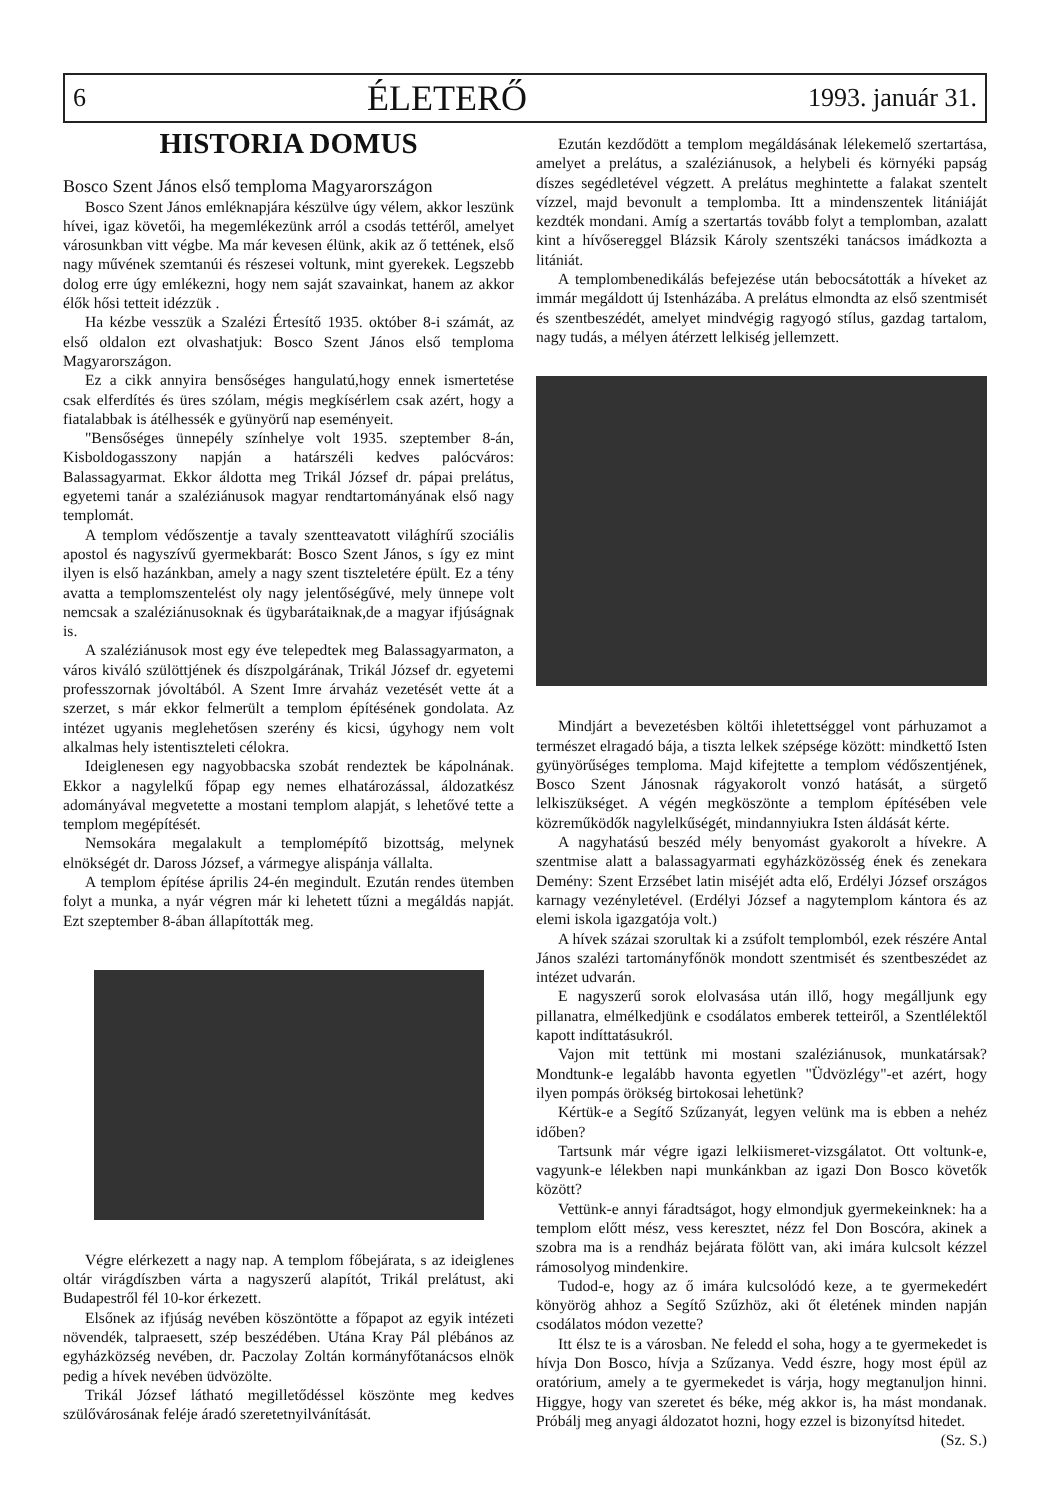6 ÉLETERŐ 1993. január 31.
HISTORIA DOMUS
Bosco Szent János első temploma Magyarországon
Bosco Szent János emléknapjára készülve úgy vélem, akkor leszünk hívei, igaz követői, ha megemlékezünk arról a csodás tettéről, amelyet városunkban vitt végbe. Ma már kevesen élünk, akik az ő tettének, első nagy művének szemtanúi és részesei voltunk, mint gyerekek. Legszebb dolog erre úgy emlékezni, hogy nem saját szavainkat, hanem az akkor élők hősi tetteit idézzük .
Ha kézbe vesszük a Szalézi Értesítő 1935. október 8-i számát, az első oldalon ezt olvashatjuk: Bosco Szent János első temploma Magyarországon.
Ez a cikk annyira bensőséges hangulatú,hogy ennek ismertetése csak elferdítés és üres szólam, mégis megkísérlem csak azért, hogy a fiatalabbak is átélhessék e gyünyörű nap eseményeit.
"Bensőséges ünnepély színhelye volt 1935. szeptember 8-án, Kisboldogasszony napján a határszéli kedves palócváros: Balassagyarmat. Ekkor áldotta meg Trikál József dr. pápai prelátus, egyetemi tanár a szaléziánusok magyar rendtartományának első nagy templomát.
A templom védőszentje a tavaly szentteavatott világhírű szociális apostol és nagyszívű gyermekbarát: Bosco Szent János, s így ez mint ilyen is első hazánkban, amely a nagy szent tiszteletére épült. Ez a tény avatta a templomszentelést oly nagy jelentőségűvé, mely ünnepe volt nemcsak a szaléziánusoknak és ügybarátaiknak,de a magyar ifjúságnak is.
A szaléziánusok most egy éve telepedtek meg Balassagyarmaton, a város kiváló szülöttjének és díszpolgárának, Trikál József dr. egyetemi professzornak jóvoltából. A Szent Imre árvaház vezetését vette át a szerzet, s már ekkor felmerült a templom építésének gondolata. Az intézet ugyanis meglehetősen szerény és kicsi, úgyhogy nem volt alkalmas hely istentiszteleti célokra.
Ideiglenesen egy nagyobbacska szobát rendeztek be kápolnának. Ekkor a nagylelkű főpap egy nemes elhatározással, áldozatkész adományával megvetette a mostani templom alapját, s lehetővé tette a templom megépítését.
Nemsokára megalakult a templomépítő bizottság, melynek elnökségét dr. Daross József, a vármegye alispánja vállalta.
A templom építése április 24-én megindult. Ezután rendes ütemben folyt a munka, a nyár végren már ki lehetett tűzni a megáldás napját. Ezt szeptember 8-ában állapították meg.
Végre elérkezett a nagy nap. A templom főbejárata, s az ideiglenes oltár virágdíszben várta a nagyszerű alapítót, Trikál prelátust, aki Budapestről fél 10-kor érkezett.
Elsőnek az ifjúság nevében köszöntötte a főpapot az egyik intézeti növendék, talpraesett, szép beszédében. Utána Kray Pál plébános az egyházközség nevében, dr. Paczolay Zoltán kormányfőtanácsos elnök pedig a hívek nevében üdvözölte.
Trikál József látható megilletődéssel köszönte meg kedves szülővárosának feléje áradó szeretetnyilvánítását.
Ezután kezdődött a templom megáldásának lélekemelő szertartása, amelyet a prelátus, a szaléziánusok, a helybeli és környéki papság díszes segédletével végzett. A prelátus meghintette a falakat szentelt vízzel, majd bevonult a templomba. Itt a mindenszentek litániáját kezdték mondani. Amíg a szertartás tovább folyt a templomban, azalatt kint a hívősereggel Blázsik Károly szentszéki tanácsos imádkozta a litániát.
A templombenedikálás befejezése után bebocsátották a híveket az immár megáldott új Istenházába. A prelátus elmondta az első szentmisét és szentbeszédét, amelyet mindvégig ragyogó stílus, gazdag tartalom, nagy tudás, a mélyen átérzett lelkiség jellemzett.
Mindjárt a bevezetésben költői ihletettséggel vont párhuzamot a természet elragadó bája, a tiszta lelkek szépsége között: mindkettő Isten gyünyörűséges temploma. Majd kifejtette a templom védőszentjének, Bosco Szent Jánosnak rágyakorolt vonzó hatását, a sürgető lelkiszükséget. A végén megköszönte a templom építésében vele közreműködők nagylelkűségét, mindannyiukra Isten áldását kérte.
A nagyhatású beszéd mély benyomást gyakorolt a hívekre. A szentmise alatt a balassagyarmati egyházközösség ének és zenekara Demény: Szent Erzsébet latin miséjét adta elő, Erdélyi József országos karnagy vezényletével. (Erdélyi József a nagytemplom kántora és az elemi iskola igazgatója volt.)
A hívek százai szorultak ki a zsúfolt templomból, ezek részére Antal János szalézi tartományfőnök mondott szentmisét és szentbeszédet az intézet udvarán.
E nagyszerű sorok elolvasása után illő, hogy megálljunk egy pillanatra, elmélkedjünk e csodálatos emberek tetteiről, a Szentlélektől kapott indíttatásukról.
Vajon mit tettünk mi mostani szaléziánusok, munkatársak? Mondtunk-e legalább havonta egyetlen "Üdvözlégy"-et azért, hogy ilyen pompás örökség birtokosai lehetünk?
Kértük-e a Segítő Szűzanyát, legyen velünk ma is ebben a nehéz időben?
Tartsunk már végre igazi lelkiismeret-vizsgálatot. Ott voltunk-e, vagyunk-e lélekben napi munkánkban az igazi Don Bosco követők között?
Vettünk-e annyi fáradtságot, hogy elmondjuk gyermekeinknek: ha a templom előtt mész, vess keresztet, nézz fel Don Boscóra, akinek a szobra ma is a rendház bejárata fölött van, aki imára kulcsolt kézzel rámosolyog mindenkire.
Tudod-e, hogy az ő imára kulcsolódó keze, a te gyermekedért könyörög ahhoz a Segítő Szűzhöz, aki őt életének minden napján csodálatos módon vezette?
Itt élsz te is a városban. Ne feledd el soha, hogy a te gyermekedet is hívja Don Bosco, hívja a Szűzanya. Vedd észre, hogy most épül az oratórium, amely a te gyermekedet is várja, hogy megtanuljon hinni. Higgye, hogy van szeretet és béke, még akkor is, ha mást mondanak. Próbálj meg anyagi áldozatot hozni, hogy ezzel is bizonyítsd hitedet.
(Sz. S.)